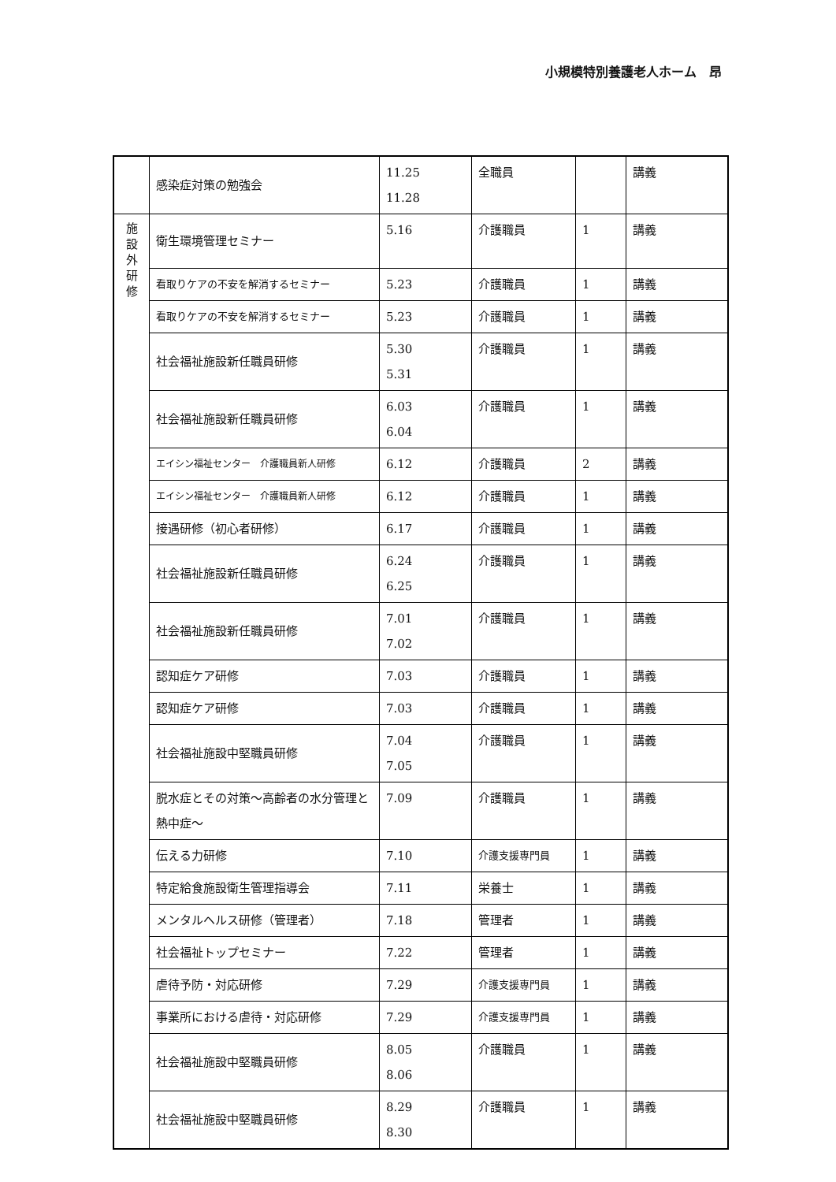小規模特別養護老人ホーム　昂
| | 感染症対策の勉強会 | 11.25 11.28 | 全職員 | | 講義 |
| 施 設 外 研 修 | 衛生環境管理セミナー | 5.16 | 介護職員 | 1 | 講義 |
| | 看取りケアの不安を解消するセミナー | 5.23 | 介護職員 | 1 | 講義 |
| | 看取りケアの不安を解消するセミナー | 5.23 | 介護職員 | 1 | 講義 |
| | 社会福祉施設新任職員研修 | 5.30 5.31 | 介護職員 | 1 | 講義 |
| | 社会福祉施設新任職員研修 | 6.03 6.04 | 介護職員 | 1 | 講義 |
| | エイシン福祉センター 介護職員新人研修 | 6.12 | 介護職員 | 2 | 講義 |
| | エイシン福祉センター 介護職員新人研修 | 6.12 | 介護職員 | 1 | 講義 |
| | 接遇研修（初心者研修） | 6.17 | 介護職員 | 1 | 講義 |
| | 社会福祉施設新任職員研修 | 6.24 6.25 | 介護職員 | 1 | 講義 |
| | 社会福祉施設新任職員研修 | 7.01 7.02 | 介護職員 | 1 | 講義 |
| | 認知症ケア研修 | 7.03 | 介護職員 | 1 | 講義 |
| | 認知症ケア研修 | 7.03 | 介護職員 | 1 | 講義 |
| | 社会福祉施設中堅職員研修 | 7.04 7.05 | 介護職員 | 1 | 講義 |
| | 脱水症とその対策～高齢者の水分管理と熱中症～ | 7.09 | 介護職員 | 1 | 講義 |
| | 伝える力研修 | 7.10 | 介護支援専門員 | 1 | 講義 |
| | 特定給食施設衛生管理指導会 | 7.11 | 栄養士 | 1 | 講義 |
| | メンタルヘルス研修（管理者） | 7.18 | 管理者 | 1 | 講義 |
| | 社会福祉トップセミナー | 7.22 | 管理者 | 1 | 講義 |
| | 虐待予防・対応研修 | 7.29 | 介護支援専門員 | 1 | 講義 |
| | 事業所における虐待・対応研修 | 7.29 | 介護支援専門員 | 1 | 講義 |
| | 社会福祉施設中堅職員研修 | 8.05 8.06 | 介護職員 | 1 | 講義 |
| | 社会福祉施設中堅職員研修 | 8.29 8.30 | 介護職員 | 1 | 講義 |